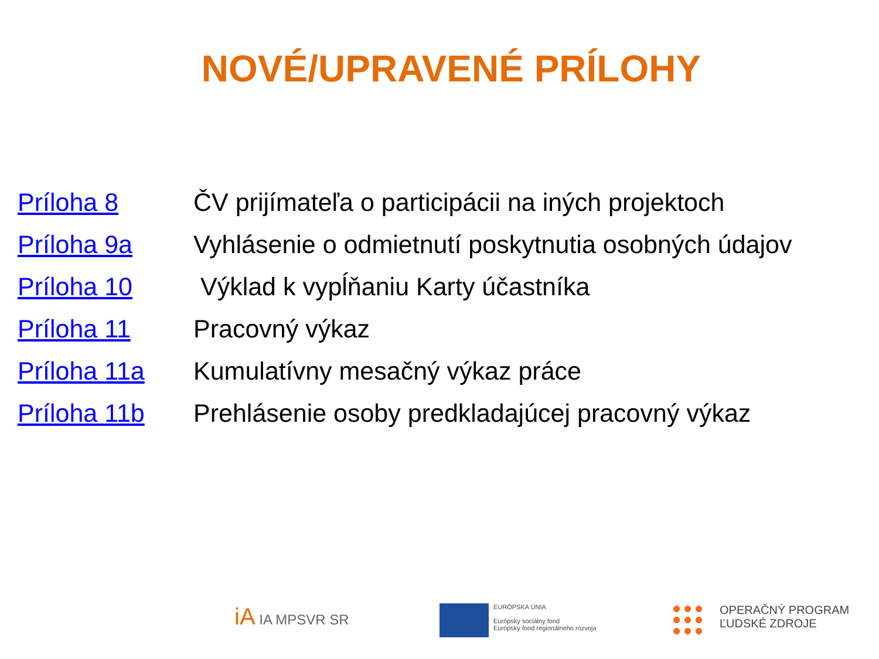NOVÉ/UPRAVENÉ PRÍLOHY
| Príloha 8 | ČV prijímateľa o participácii na iných projektoch |
| Príloha 9a | Vyhlásenie o odmietnutí poskytnutia osobných údajov |
| Príloha 10 | Výklad k vypĺňaniu Karty účastníka |
| Príloha 11 | Pracovný výkaz |
| Príloha 11a | Kumulatívny mesačný výkaz práce |
| Príloha 11b | Prehlásenie osoby predkladajúcej pracovný výkaz |
iA IA MPSVR SR
EURÓPSKA ÚNIA
Európsky sociálny fond
Európsky fond regionálneho rozvoja
OPERAČNÝ PROGRAM
ĽUDSKÉ ZDROJE